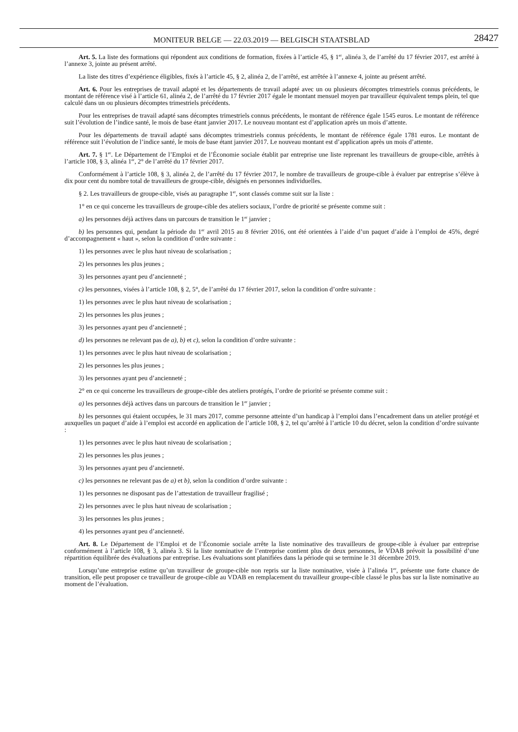MONITEUR BELGE — 22.03.2019 — BELGISCH STAATSBLAD
28427
Art. 5. La liste des formations qui répondent aux conditions de formation, fixées à l’article 45, § 1<sup>er</sup>, alinéa 3, de l’arrêté du 17 février 2017, est arrêté à l’annexe 3, jointe au présent arrêté.
La liste des titres d’expérience éligibles, fixés à l’article 45, § 2, alinéa 2, de l’arrêté, est arrêtée à l’annexe 4, jointe au présent arrêté.
Art. 6. Pour les entreprises de travail adapté et les départements de travail adapté avec un ou plusieurs décomptes trimestriels connus précédents, le montant de référence visé à l’article 61, alinéa 2, de l’arrêté du 17 février 2017 égale le montant mensuel moyen par travailleur équivalent temps plein, tel que calculé dans un ou plusieurs décomptes trimestriels précédents.
Pour les entreprises de travail adapté sans décomptes trimestriels connus précédents, le montant de référence égale 1545 euros. Le montant de référence suit l’évolution de l’indice santé, le mois de base étant janvier 2017. Le nouveau montant est d’application après un mois d’attente.
Pour les départements de travail adapté sans décomptes trimestriels connus précédents, le montant de référence égale 1781 euros. Le montant de référence suit l’évolution de l’indice santé, le mois de base étant janvier 2017. Le nouveau montant est d’application après un mois d’attente.
Art. 7. § 1<sup>er</sup>. Le Département de l’Emploi et de l’Économie sociale établit par entreprise une liste reprenant les travailleurs de groupe-cible, arrêtés à l’article 108, § 3, alinéa 1<sup>er</sup>, 2° de l’arrêté du 17 février 2017.
Conformément à l’article 108, § 3, alinéa 2, de l’arrêté du 17 février 2017, le nombre de travailleurs de groupe-cible à évaluer par entreprise s’élève à dix pour cent du nombre total de travailleurs de groupe-cible, désignés en personnes individuelles.
§ 2. Les travailleurs de groupe-cible, visés au paragraphe 1<sup>er</sup>, sont classés comme suit sur la liste :
1° en ce qui concerne les travailleurs de groupe-cible des ateliers sociaux, l’ordre de priorité se présente comme suit :
a) les personnes déjà actives dans un parcours de transition le 1<sup>er</sup> janvier ;
b) les personnes qui, pendant la période du 1<sup>er</sup> avril 2015 au 8 février 2016, ont été orientées à l’aide d’un paquet d’aide à l’emploi de 45%, degré d’accompagnement « haut », selon la condition d’ordre suivante :
1) les personnes avec le plus haut niveau de scolarisation ;
2) les personnes les plus jeunes ;
3) les personnes ayant peu d’ancienneté ;
c) les personnes, visées à l’article 108, § 2, 5°, de l’arrêté du 17 février 2017, selon la condition d’ordre suivante :
1) les personnes avec le plus haut niveau de scolarisation ;
2) les personnes les plus jeunes ;
3) les personnes ayant peu d’ancienneté ;
d) les personnes ne relevant pas de a), b) et c), selon la condition d’ordre suivante :
1) les personnes avec le plus haut niveau de scolarisation ;
2) les personnes les plus jeunes ;
3) les personnes ayant peu d’ancienneté ;
2° en ce qui concerne les travailleurs de groupe-cible des ateliers protégés, l’ordre de priorité se présente comme suit :
a) les personnes déjà actives dans un parcours de transition le 1<sup>er</sup> janvier ;
b) les personnes qui étaient occupées, le 31 mars 2017, comme personne atteinte d’un handicap à l’emploi dans l’encadrement dans un atelier protégé et auxquelles un paquet d’aide à l’emploi est accordé en application de l’article 108, § 2, tel qu’arrêté à l’article 10 du décret, selon la condition d’ordre suivante :
1) les personnes avec le plus haut niveau de scolarisation ;
2) les personnes les plus jeunes ;
3) les personnes ayant peu d’ancienneté.
c) les personnes ne relevant pas de a) et b), selon la condition d’ordre suivante :
1) les personnes ne disposant pas de l’attestation de travailleur fragilisé ;
2) les personnes avec le plus haut niveau de scolarisation ;
3) les personnes les plus jeunes ;
4) les personnes ayant peu d’ancienneté.
Art. 8. Le Département de l’Emploi et de l’Économie sociale arrête la liste nominative des travailleurs de groupe-cible à évaluer par entreprise conformément à l’article 108, § 3, alinéa 3. Si la liste nominative de l’entreprise contient plus de deux personnes, le VDAB prévoit la possibilité d’une répartition équilibrée des évaluations par entreprise. Les évaluations sont planifiées dans la période qui se termine le 31 décembre 2019.
Lorsqu’une entreprise estime qu’un travailleur de groupe-cible non repris sur la liste nominative, visée à l’alinéa 1<sup>er</sup>, présente une forte chance de transition, elle peut proposer ce travailleur de groupe-cible au VDAB en remplacement du travailleur groupe-cible classé le plus bas sur la liste nominative au moment de l’évaluation.